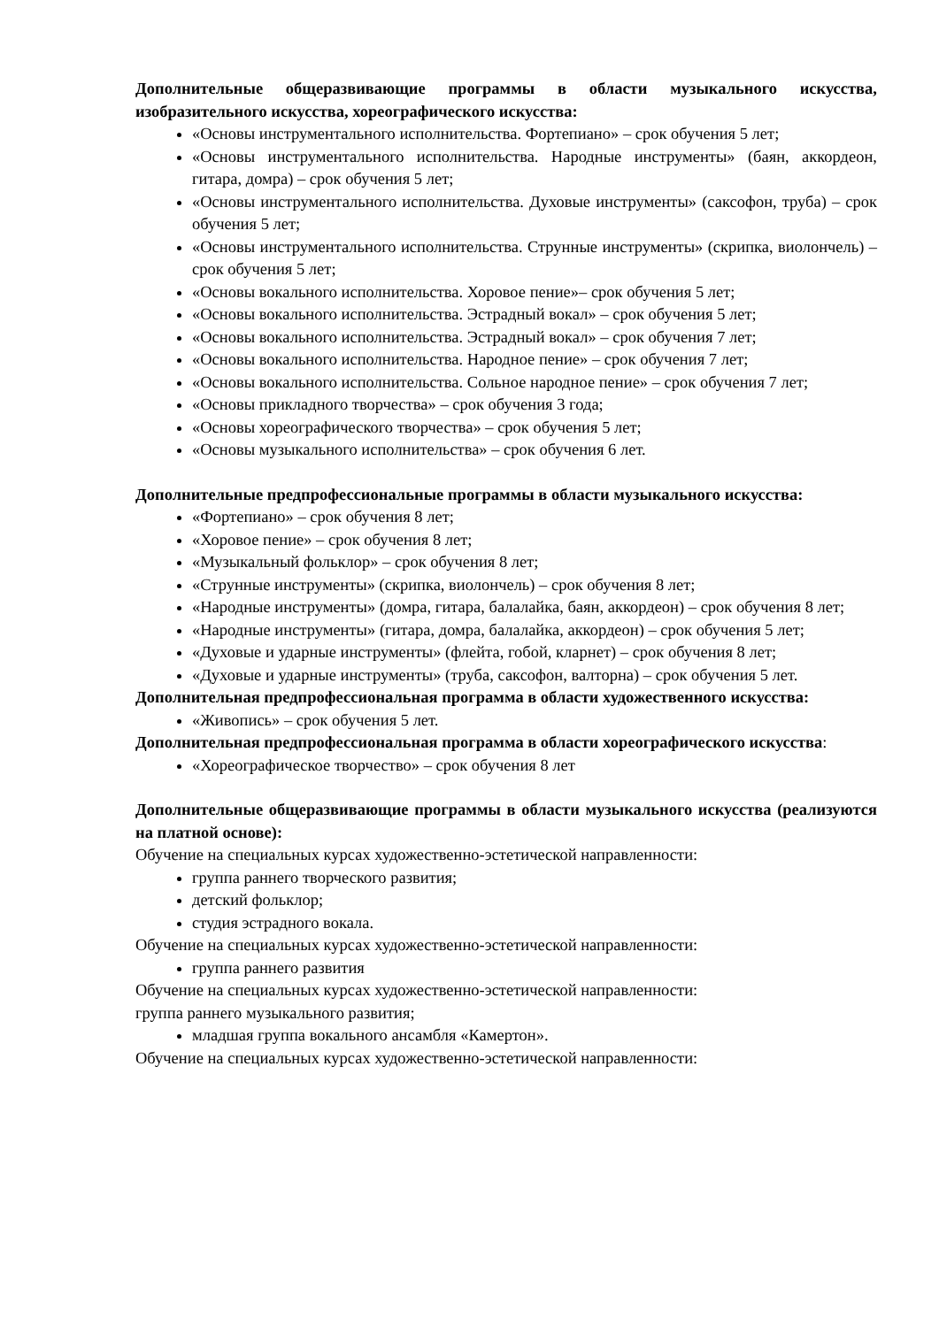Дополнительные общеразвивающие программы в области музыкального искусства, изобразительного искусства, хореографического искусства:
«Основы инструментального исполнительства. Фортепиано» – срок обучения 5 лет;
«Основы инструментального исполнительства. Народные инструменты» (баян, аккордеон, гитара, домра) – срок обучения 5 лет;
«Основы инструментального исполнительства. Духовые инструменты» (саксофон, труба) – срок обучения 5 лет;
«Основы инструментального исполнительства. Струнные инструменты» (скрипка, виолончель) – срок обучения 5 лет;
«Основы вокального исполнительства. Хоровое пение»– срок обучения 5 лет;
«Основы вокального исполнительства. Эстрадный вокал» – срок обучения 5 лет;
«Основы вокального исполнительства. Эстрадный вокал» – срок обучения 7 лет;
«Основы вокального исполнительства. Народное пение» – срок обучения 7 лет;
«Основы вокального исполнительства. Сольное народное пение» – срок обучения 7 лет;
«Основы прикладного творчества» – срок обучения 3 года;
«Основы хореографического творчества» – срок обучения 5 лет;
«Основы музыкального исполнительства» – срок обучения 6 лет.
Дополнительные предпрофессиональные программы в области музыкального искусства:
«Фортепиано» – срок обучения 8 лет;
«Хоровое пение» – срок обучения 8 лет;
«Музыкальный фольклор» – срок обучения 8 лет;
«Струнные инструменты» (скрипка, виолончель) – срок обучения 8 лет;
«Народные инструменты» (домра, гитара, балалайка, баян, аккордеон) – срок обучения 8 лет;
«Народные инструменты» (гитара, домра, балалайка, аккордеон) – срок обучения 5 лет;
«Духовые и ударные инструменты» (флейта, гобой, кларнет) – срок обучения 8 лет;
«Духовые и ударные инструменты» (труба, саксофон, валторна) – срок обучения 5 лет.
Дополнительная предпрофессиональная программа в области художественного искусства:
«Живопись» – срок обучения 5 лет.
Дополнительная предпрофессиональная программа в области хореографического искусства:
«Хореографическое творчество» – срок обучения 8 лет
Дополнительные общеразвивающие программы в области музыкального искусства (реализуются на платной основе):
Обучение на специальных курсах художественно-эстетической направленности:
группа раннего творческого развития;
детский фольклор;
студия эстрадного вокала.
Обучение на специальных курсах художественно-эстетической направленности:
группа раннего развития
Обучение на специальных курсах художественно-эстетической направленности:
группа раннего музыкального развития;
младшая группа вокального ансамбля «Камертон».
Обучение на специальных курсах художественно-эстетической направленности: